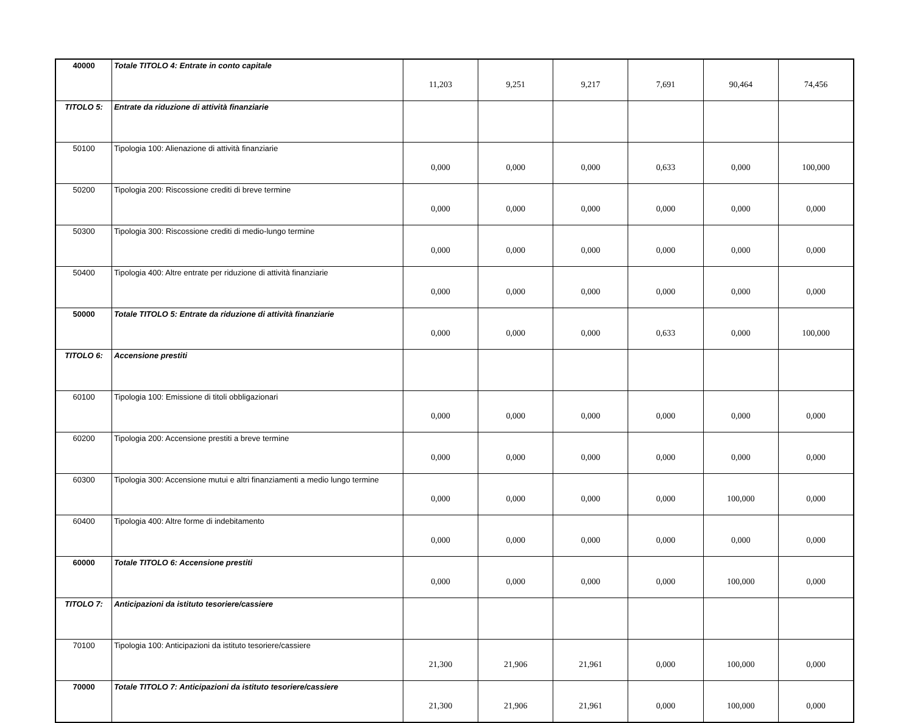| 40000 | Totale TITOLO 4: Entrate in conto capitale | 11,203 | 9,251 | 9,217 | 7,691 | 90,464 | 74,456 |
| TITOLO 5: | Entrate da riduzione di attività finanziarie | | | | | | |
| 50100 | Tipologia 100: Alienazione di attività finanziarie | 0,000 | 0,000 | 0,000 | 0,633 | 0,000 | 100,000 |
| 50200 | Tipologia 200: Riscossione crediti di breve termine | 0,000 | 0,000 | 0,000 | 0,000 | 0,000 | 0,000 |
| 50300 | Tipologia 300: Riscossione crediti di medio-lungo termine | 0,000 | 0,000 | 0,000 | 0,000 | 0,000 | 0,000 |
| 50400 | Tipologia 400: Altre entrate per riduzione di attività finanziarie | 0,000 | 0,000 | 0,000 | 0,000 | 0,000 | 0,000 |
| 50000 | Totale TITOLO 5: Entrate da riduzione di attività finanziarie | 0,000 | 0,000 | 0,000 | 0,633 | 0,000 | 100,000 |
| TITOLO 6: | Accensione prestiti | | | | | | |
| 60100 | Tipologia 100: Emissione di titoli obbligazionari | 0,000 | 0,000 | 0,000 | 0,000 | 0,000 | 0,000 |
| 60200 | Tipologia 200: Accensione prestiti a breve termine | 0,000 | 0,000 | 0,000 | 0,000 | 0,000 | 0,000 |
| 60300 | Tipologia 300: Accensione mutui e altri finanziamenti a medio lungo termine | 0,000 | 0,000 | 0,000 | 0,000 | 100,000 | 0,000 |
| 60400 | Tipologia 400: Altre forme di indebitamento | 0,000 | 0,000 | 0,000 | 0,000 | 0,000 | 0,000 |
| 60000 | Totale TITOLO 6: Accensione prestiti | 0,000 | 0,000 | 0,000 | 0,000 | 100,000 | 0,000 |
| TITOLO 7: | Anticipazioni da istituto tesoriere/cassiere | | | | | | |
| 70100 | Tipologia 100: Anticipazioni da istituto tesoriere/cassiere | 21,300 | 21,906 | 21,961 | 0,000 | 100,000 | 0,000 |
| 70000 | Totale TITOLO 7: Anticipazioni da istituto tesoriere/cassiere | 21,300 | 21,906 | 21,961 | 0,000 | 100,000 | 0,000 |